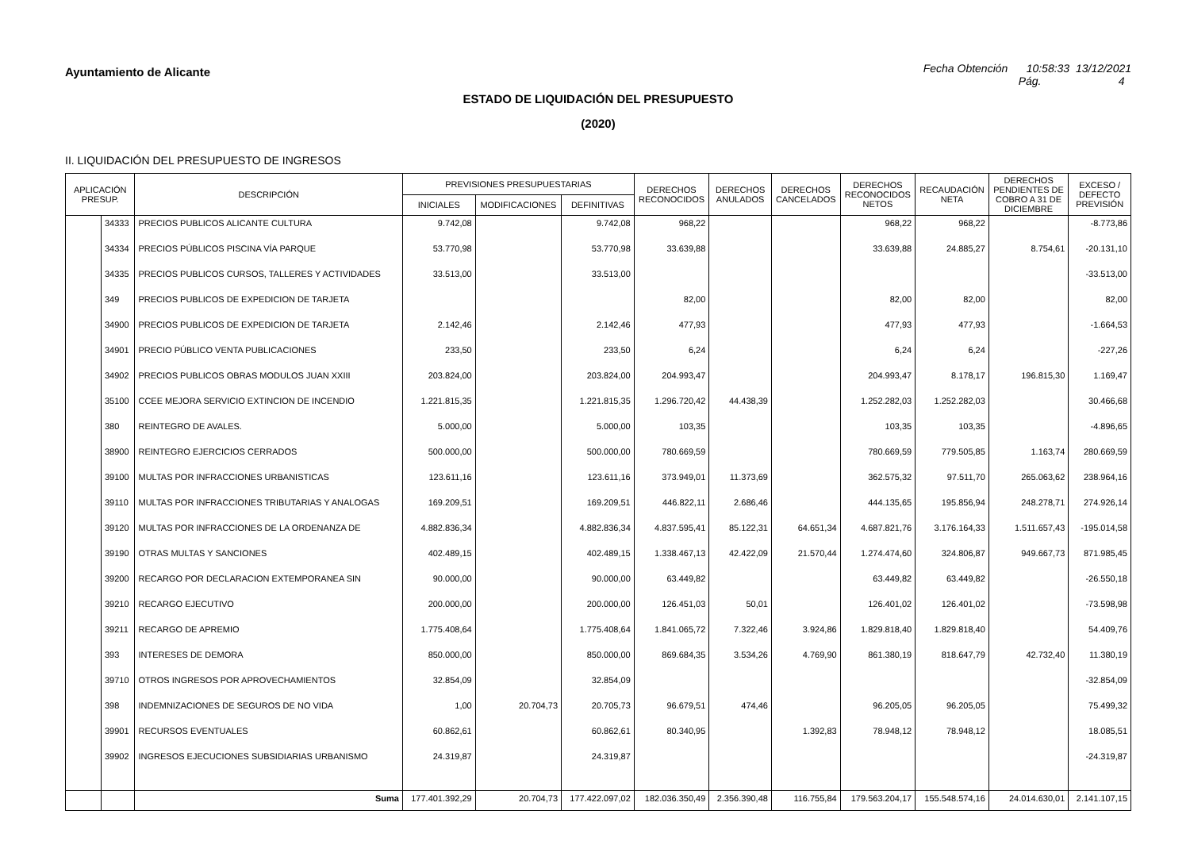Ayuntamiento de Alicante Fecha Obtención 10:58:33 13/12/2021
Pág. 4
ESTADO DE LIQUIDACIÓN DEL PRESUPUESTO
(2020)
II. LIQUIDACIÓN DEL PRESUPUESTO DE INGRESOS
| APLICACIÓN PRESUP. | | DESCRIPCIÓN | PREVISIONES PRESUPUESTARIAS | | | DERECHOS RECONOCIDOS | DERECHOS ANULADOS | DERECHOS CANCELADOS | DERECHOS RECONOCIDOS NETOS | RECAUDACIÓN NETA | DERECHOS PENDIENTES DE COBRO A 31 DE DICIEMBRE | EXCESO / DEFECTO PREVISIÓN |
| --- | --- | --- | --- | --- | --- | --- | --- | --- | --- | --- | --- | --- |
| | | | INICIALES | MODIFICACIONES | DEFINITIVAS | | | | | | | |
| | 34333 | PRECIOS PUBLICOS ALICANTE CULTURA | 9.742,08 | | 9.742,08 | 968,22 | | | 968,22 | 968,22 | | -8.773,86 |
| | 34334 | PRECIOS PÚBLICOS PISCINA VÍA PARQUE | 53.770,98 | | 53.770,98 | 33.639,88 | | | 33.639,88 | 24.885,27 | 8.754,61 | -20.131,10 |
| | 34335 | PRECIOS PUBLICOS CURSOS, TALLERES Y ACTIVIDADES | 33.513,00 | | 33.513,00 | | | | | | | -33.513,00 |
| | 349 | PRECIOS PUBLICOS DE EXPEDICION DE TARJETA | | | | 82,00 | | | 82,00 | 82,00 | | 82,00 |
| | 34900 | PRECIOS PUBLICOS DE EXPEDICION DE TARJETA | 2.142,46 | | 2.142,46 | 477,93 | | | 477,93 | 477,93 | | -1.664,53 |
| | 34901 | PRECIO PÚBLICO VENTA PUBLICACIONES | 233,50 | | 233,50 | 6,24 | | | 6,24 | 6,24 | | -227,26 |
| | 34902 | PRECIOS PUBLICOS OBRAS MODULOS JUAN XXIII | 203.824,00 | | 203.824,00 | 204.993,47 | | | 204.993,47 | 8.178,17 | 196.815,30 | 1.169,47 |
| | 35100 | CCEE MEJORA SERVICIO EXTINCION DE INCENDIO | 1.221.815,35 | | 1.221.815,35 | 1.296.720,42 | 44.438,39 | | 1.252.282,03 | 1.252.282,03 | | 30.466,68 |
| | 380 | REINTEGRO DE AVALES. | 5.000,00 | | 5.000,00 | 103,35 | | | 103,35 | 103,35 | | -4.896,65 |
| | 38900 | REINTEGRO EJERCICIOS CERRADOS | 500.000,00 | | 500.000,00 | 780.669,59 | | | 780.669,59 | 779.505,85 | 1.163,74 | 280.669,59 |
| | 39100 | MULTAS POR INFRACCIONES URBANISTICAS | 123.611,16 | | 123.611,16 | 373.949,01 | 11.373,69 | | 362.575,32 | 97.511,70 | 265.063,62 | 238.964,16 |
| | 39110 | MULTAS POR INFRACCIONES TRIBUTARIAS Y ANALOGAS | 169.209,51 | | 169.209,51 | 446.822,11 | 2.686,46 | | 444.135,65 | 195.856,94 | 248.278,71 | 274.926,14 |
| | 39120 | MULTAS POR INFRACCIONES DE LA ORDENANZA DE | 4.882.836,34 | | 4.882.836,34 | 4.837.595,41 | 85.122,31 | 64.651,34 | 4.687.821,76 | 3.176.164,33 | 1.511.657,43 | -195.014,58 |
| | 39190 | OTRAS MULTAS Y SANCIONES | 402.489,15 | | 402.489,15 | 1.338.467,13 | 42.422,09 | 21.570,44 | 1.274.474,60 | 324.806,87 | 949.667,73 | 871.985,45 |
| | 39200 | RECARGO POR DECLARACION EXTEMPORANEA SIN | 90.000,00 | | 90.000,00 | 63.449,82 | | | 63.449,82 | 63.449,82 | | -26.550,18 |
| | 39210 | RECARGO EJECUTIVO | 200.000,00 | | 200.000,00 | 126.451,03 | 50,01 | | 126.401,02 | 126.401,02 | | -73.598,98 |
| | 39211 | RECARGO DE APREMIO | 1.775.408,64 | | 1.775.408,64 | 1.841.065,72 | 7.322,46 | 3.924,86 | 1.829.818,40 | 1.829.818,40 | | 54.409,76 |
| | 393 | INTERESES DE DEMORA | 850.000,00 | | 850.000,00 | 869.684,35 | 3.534,26 | 4.769,90 | 861.380,19 | 818.647,79 | 42.732,40 | 11.380,19 |
| | 39710 | OTROS INGRESOS POR APROVECHAMIENTOS | 32.854,09 | | 32.854,09 | | | | | | | -32.854,09 |
| | 398 | INDEMNIZACIONES DE SEGUROS DE NO VIDA | 1,00 | 20.704,73 | 20.705,73 | 96.679,51 | 474,46 | | 96.205,05 | 96.205,05 | | 75.499,32 |
| | 39901 | RECURSOS EVENTUALES | 60.862,61 | | 60.862,61 | 80.340,95 | | 1.392,83 | 78.948,12 | 78.948,12 | | 18.085,51 |
| | 39902 | INGRESOS EJECUCIONES SUBSIDIARIAS URBANISMO | 24.319,87 | | 24.319,87 | | | | | | | -24.319,87 |
| | | Suma | 177.401.392,29 | 20.704,73 | 177.422.097,02 | 182.036.350,49 | 2.356.390,48 | 116.755,84 | 179.563.204,17 | 155.548.574,16 | 24.014.630,01 | 2.141.107,15 |